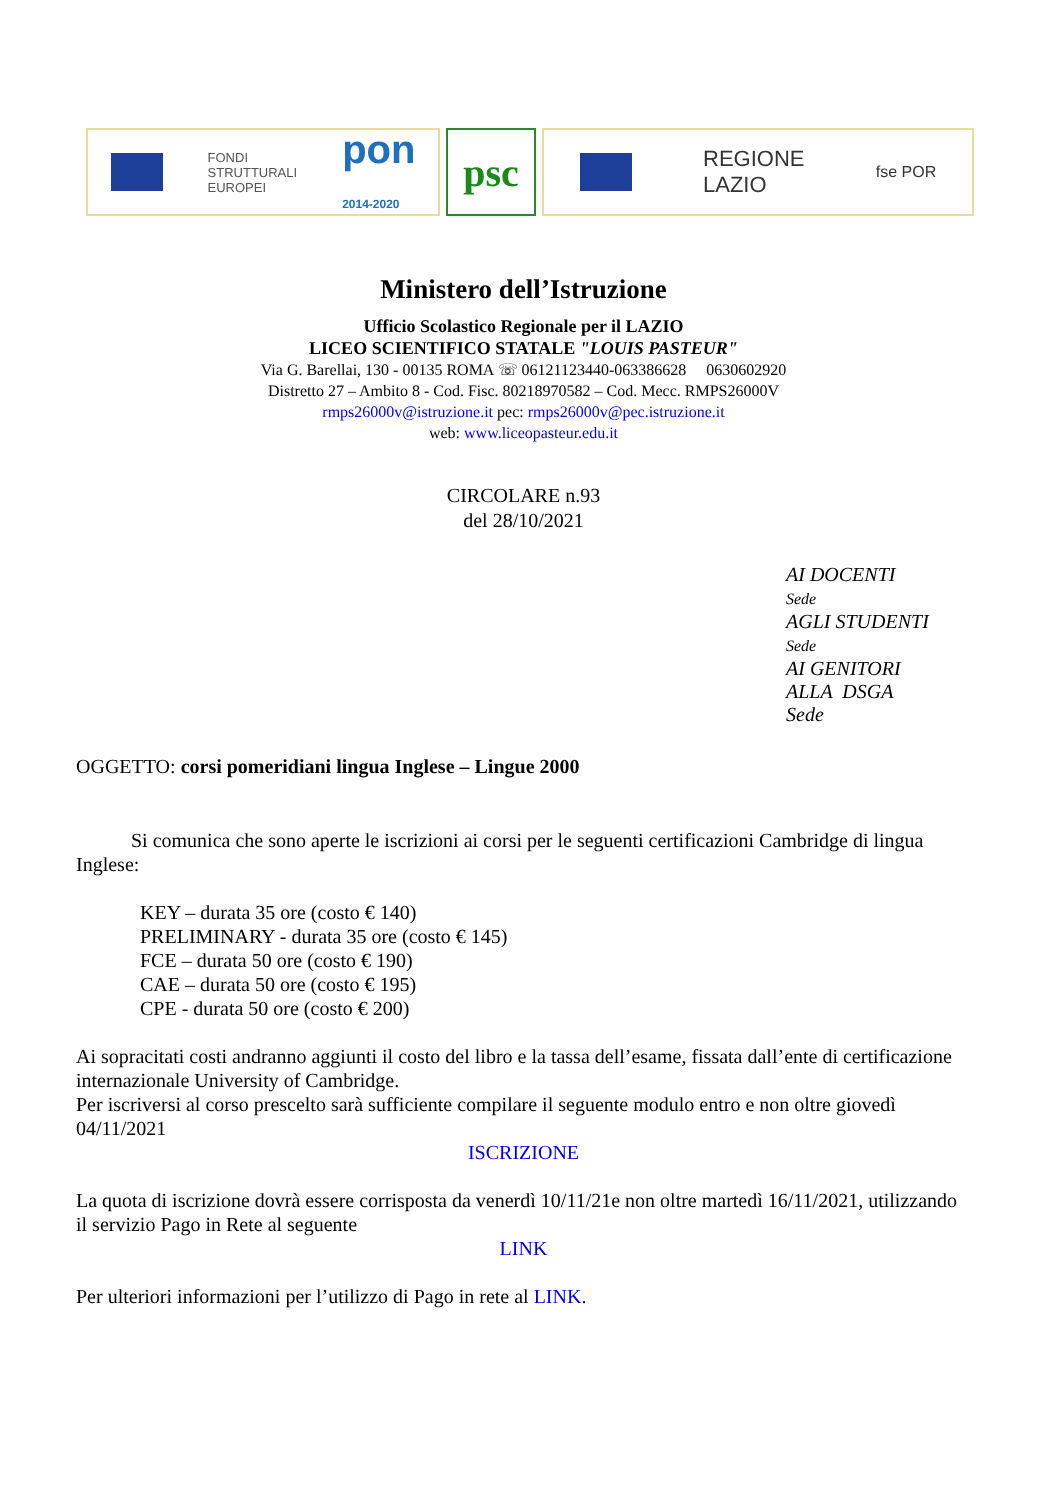FONDI
STRUTTURALI
EUROPEI
pon
2014-2020
psc
REGIONE
LAZIO
fse POR
Ministero dell’Istruzione
Ufficio Scolastico Regionale per il LAZIO
LICEO SCIENTIFICO STATALE "LOUIS PASTEUR"
Via G. Barellai, 130 - 00135 ROMA ☏ 06121123440-063386628 0630602920
Distretto 27 – Ambito 8 - Cod. Fisc. 80218970582 – Cod. Mecc. RMPS26000V
rmps26000v@istruzione.it pec: rmps26000v@pec.istruzione.it
web: www.liceopasteur.edu.it
CIRCOLARE n.93
del 28/10/2021
AI DOCENTI
Sede
AGLI STUDENTI
Sede
AI GENITORI
ALLA DSGA
Sede
OGGETTO: corsi pomeridiani lingua Inglese – Lingue 2000
Si comunica che sono aperte le iscrizioni ai corsi per le seguenti certificazioni Cambridge di lingua Inglese:
KEY – durata 35 ore (costo € 140)
PRELIMINARY - durata 35 ore (costo € 145)
FCE – durata 50 ore (costo € 190)
CAE – durata 50 ore (costo € 195)
CPE - durata 50 ore (costo € 200)
Ai sopracitati costi andranno aggiunti il costo del libro e la tassa dell’esame, fissata dall’ente di certificazione internazionale University of Cambridge.
Per iscriversi al corso prescelto sarà sufficiente compilare il seguente modulo entro e non oltre giovedì 04/11/2021
ISCRIZIONE
La quota di iscrizione dovrà essere corrisposta da venerdì 10/11/21e non oltre martedì 16/11/2021, utilizzando il servizio Pago in Rete al seguente
LINK
Per ulteriori informazioni per l’utilizzo di Pago in rete al LINK.